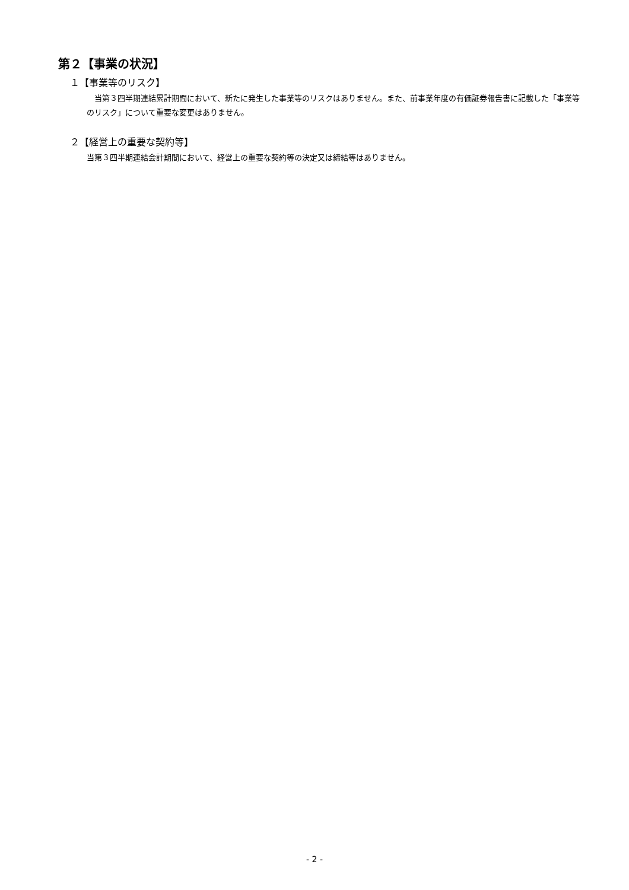第２【事業の状況】
１【事業等のリスク】
　当第３四半期連結累計期間において、新たに発生した事業等のリスクはありません。また、前事業年度の有価証券報告書に記載した「事業等のリスク」について重要な変更はありません。
２【経営上の重要な契約等】
当第３四半期連結会計期間において、経営上の重要な契約等の決定又は締結等はありません。
- 2 -